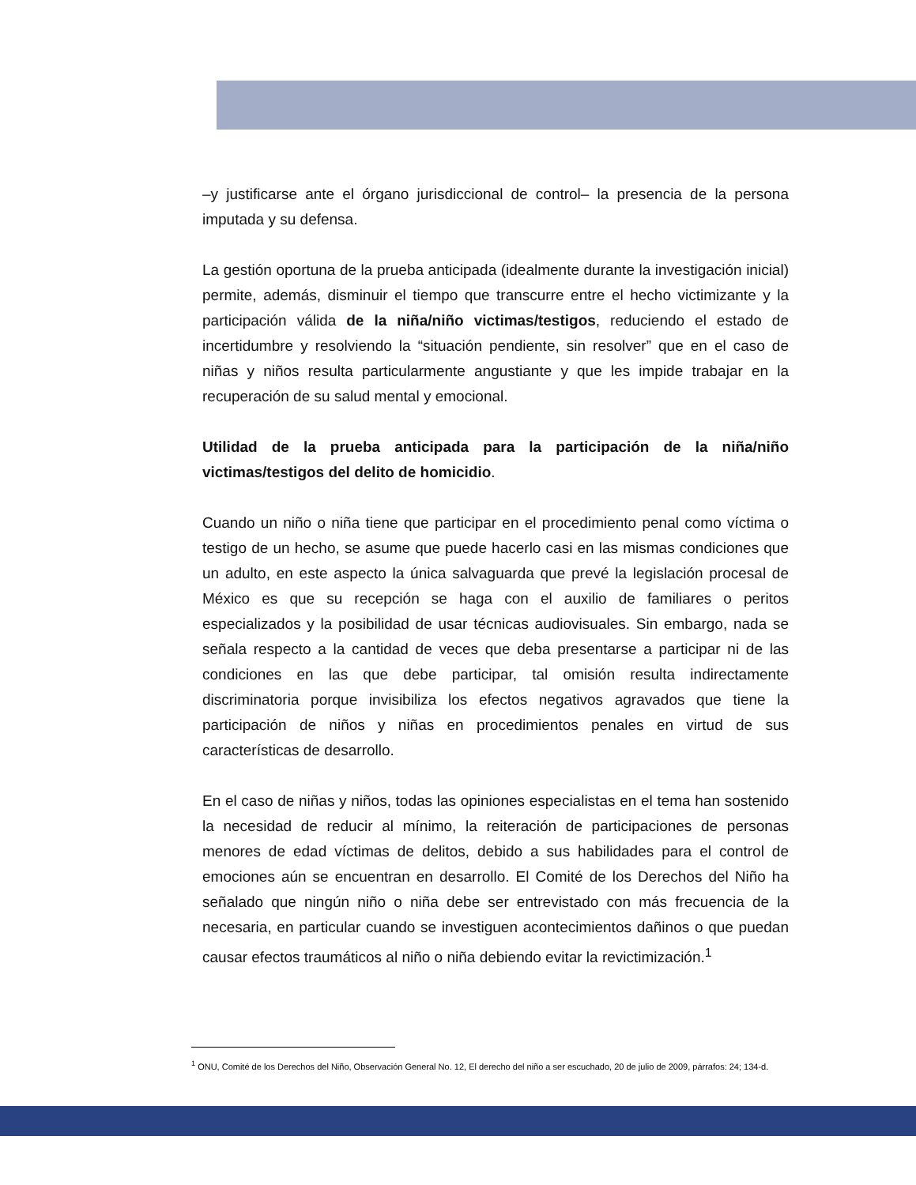–y justificarse ante el órgano jurisdiccional de control– la presencia de la persona imputada y su defensa.
La gestión oportuna de la prueba anticipada (idealmente durante la investigación inicial) permite, además, disminuir el tiempo que transcurre entre el hecho victimizante y la participación válida de la niña/niño victimas/testigos, reduciendo el estado de incertidumbre y resolviendo la “situación pendiente, sin resolver” que en el caso de niñas y niños resulta particularmente angustiante y que les impide trabajar en la recuperación de su salud mental y emocional.
Utilidad de la prueba anticipada para la participación de la niña/niño victimas/testigos del delito de homicidio.
Cuando un niño o niña tiene que participar en el procedimiento penal como víctima o testigo de un hecho, se asume que puede hacerlo casi en las mismas condiciones que un adulto, en este aspecto la única salvaguarda que prevé la legislación procesal de México es que su recepción se haga con el auxilio de familiares o peritos especializados y la posibilidad de usar técnicas audiovisuales. Sin embargo, nada se señala respecto a la cantidad de veces que deba presentarse a participar ni de las condiciones en las que debe participar, tal omisión resulta indirectamente discriminatoria porque invisibiliza los efectos negativos agravados que tiene la participación de niños y niñas en procedimientos penales en virtud de sus características de desarrollo.
En el caso de niñas y niños, todas las opiniones especialistas en el tema han sostenido la necesidad de reducir al mínimo, la reiteración de participaciones de personas menores de edad víctimas de delitos, debido a sus habilidades para el control de emociones aún se encuentran en desarrollo. El Comité de los Derechos del Niño ha señalado que ningún niño o niña debe ser entrevistado con más frecuencia de la necesaria, en particular cuando se investiguen acontecimientos dañinos o que puedan causar efectos traumáticos al niño o niña debiendo evitar la revictimización.<sup>1</sup>
<sup>1</sup> ONU, Comité de los Derechos del Niño, Observación General No. 12, El derecho del niño a ser escuchado, 20 de julio de 2009, párrafos: 24; 134-d.